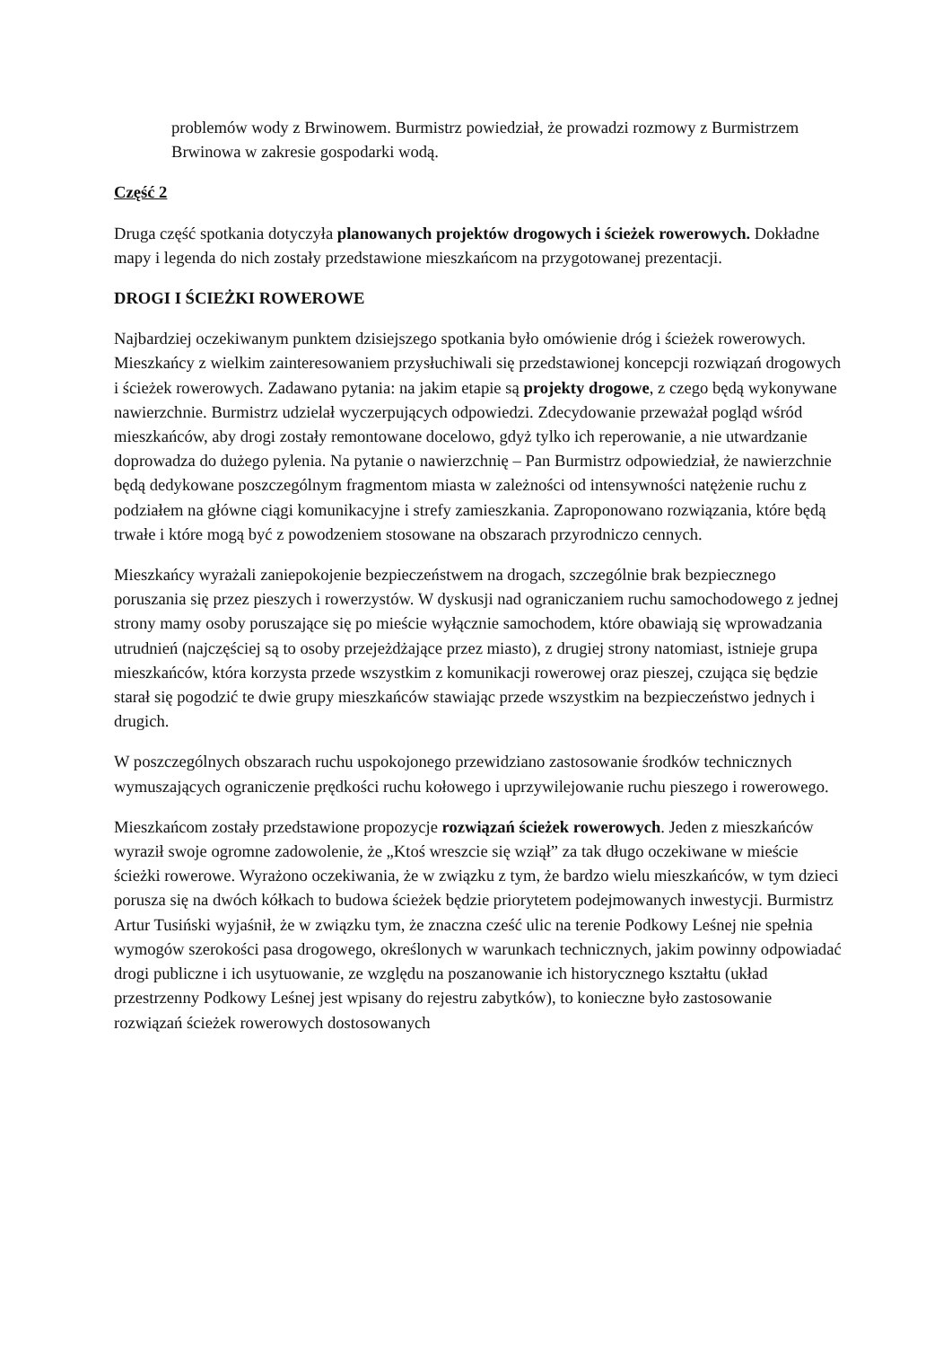problemów wody z Brwinowem. Burmistrz powiedział, że prowadzi rozmowy z Burmistrzem Brwinowa w zakresie gospodarki wodą.
Część 2
Druga część spotkania dotyczyła planowanych projektów drogowych i ścieżek rowerowych. Dokładne mapy i legenda do nich zostały przedstawione mieszkańcom na przygotowanej prezentacji.
DROGI I ŚCIEŻKI ROWEROWE
Najbardziej oczekiwanym punktem dzisiejszego spotkania było omówienie dróg i ścieżek rowerowych. Mieszkańcy z wielkim zainteresowaniem przysłuchiwali się przedstawionej koncepcji rozwiązań drogowych i ścieżek rowerowych. Zadawano pytania: na jakim etapie są projekty drogowe, z czego będą wykonywane nawierzchnie. Burmistrz udzielał wyczerpujących odpowiedzi. Zdecydowanie przeważał pogląd wśród mieszkańców, aby drogi zostały remontowane docelowo, gdyż tylko ich reperowanie, a nie utwardzanie doprowadza do dużego pylenia. Na pytanie o nawierzchnię – Pan Burmistrz odpowiedział, że nawierzchnie będą dedykowane poszczególnym fragmentom miasta w zależności od intensywności natężenie ruchu z podziałem na główne ciągi komunikacyjne i strefy zamieszkania. Zaproponowano rozwiązania, które będą trwałe i które mogą być z powodzeniem stosowane na obszarach przyrodniczo cennych.
Mieszkańcy wyrażali zaniepokojenie bezpieczeństwem na drogach, szczególnie brak bezpiecznego poruszania się przez pieszych i rowerzystów. W dyskusji nad ograniczaniem ruchu samochodowego z jednej strony mamy osoby poruszające się po mieście wyłącznie samochodem, które obawiają się wprowadzania utrudnień (najczęściej są to osoby przejeżdżające przez miasto), z drugiej strony natomiast, istnieje grupa mieszkańców, która korzysta przede wszystkim z komunikacji rowerowej oraz pieszej, czująca się będzie starał się pogodzić te dwie grupy mieszkańców stawiając przede wszystkim na bezpieczeństwo jednych i drugich.
W poszczególnych obszarach ruchu uspokojonego przewidziano zastosowanie środków technicznych wymuszających ograniczenie prędkości ruchu kołowego i uprzywilejowanie ruchu pieszego i rowerowego.
Mieszkańcom zostały przedstawione propozycje rozwiązań ścieżek rowerowych. Jeden z mieszkańców wyraził swoje ogromne zadowolenie, że „Ktoś wreszcie się wziął” za tak długo oczekiwane w mieście ścieżki rowerowe. Wyrażono oczekiwania, że w związku z tym, że bardzo wielu mieszkańców, w tym dzieci porusza się na dwóch kółkach to budowa ścieżek będzie priorytetem podejmowanych inwestycji. Burmistrz Artur Tusiński wyjaśnił, że w związku tym, że znaczna cześć ulic na terenie Podkowy Leśnej nie spełnia wymogów szerokości pasa drogowego, określonych w warunkach technicznych, jakim powinny odpowiadać drogi publiczne i ich usytuowanie, ze względu na poszanowanie ich historycznego kształtu (układ przestrzenny Podkowy Leśnej jest wpisany do rejestru zabytków), to konieczne było zastosowanie rozwiązań ścieżek rowerowych dostosowanych